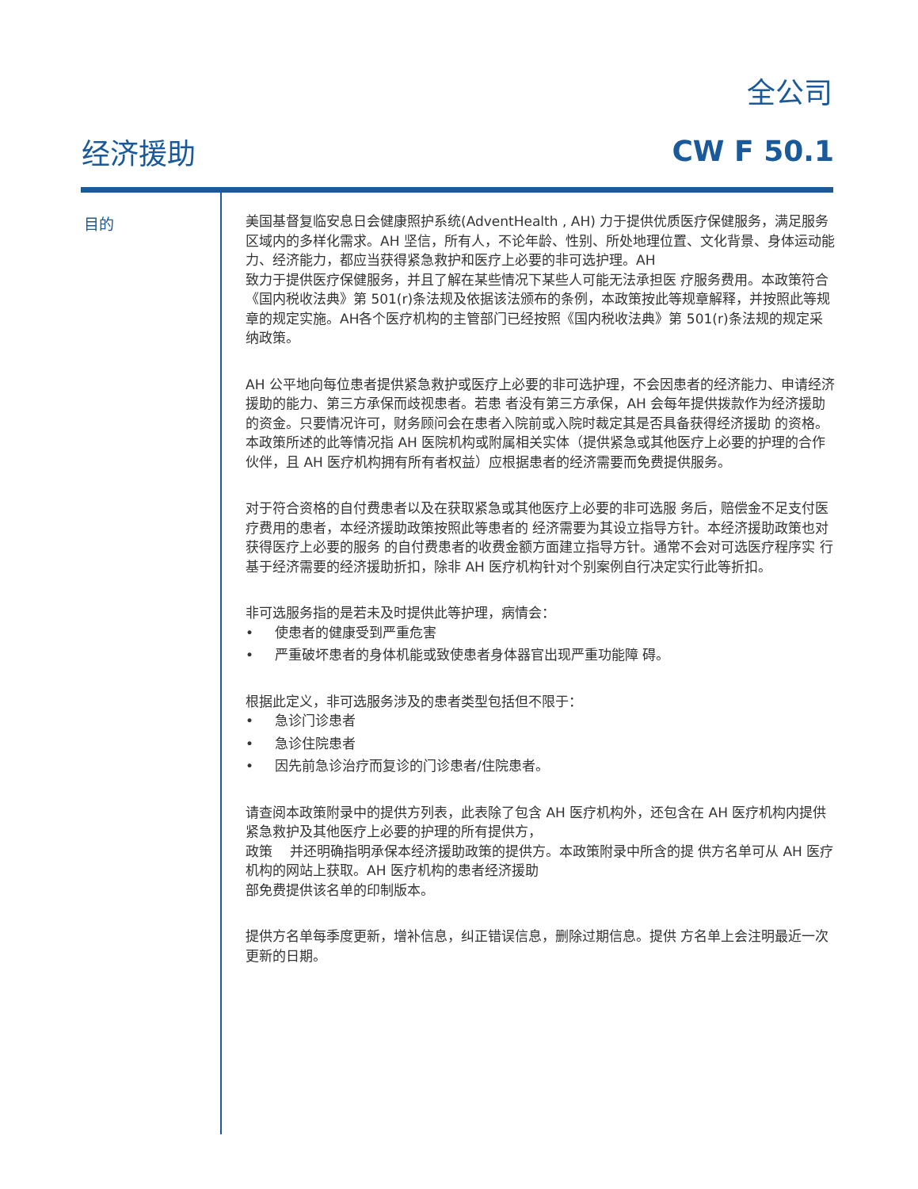全公司
经济援助 CW F 50.1
目的
美国基督复临安息日会健康照护系统(AdventHealth , AH) 力于提供优质医疗保健服务，满足服务区域内的多样化需求。AH 坚信，所有人，不论年龄、性别、所处地理位置、文化背景、身体运动能
力、经济能力，都应当获得紧急救护和医疗上必要的非可选护理。AH
致力于提供医疗保健服务，并且了解在某些情况下某些人可能无法承担医 疗服务费用。本政策符合《国内税收法典》第 501(r)条法规及依据该法颁布的条例，本政策按此等规章解释，并按照此等规章的规定实施。AH各个医疗机构的主管部门已经按照《国内税收法典》第 501(r)条法规的规定采纳政策。
AH 公平地向每位患者提供紧急救护或医疗上必要的非可选护理，不会因患者的经济能力、申请经济援助的能力、第三方承保而歧视患者。若患 者没有第三方承保，AH 会每年提供拨款作为经济援助的资金。只要情况许可，财务顾问会在患者入院前或入院时裁定其是否具备获得经济援助 的资格。本政策所述的此等情况指 AH 医院机构或附属相关实体（提供紧急或其他医疗上必要的护理的合作伙伴，且 AH 医疗机构拥有所有者权益）应根据患者的经济需要而免费提供服务。
对于符合资格的自付费患者以及在获取紧急或其他医疗上必要的非可选服 务后，赔偿金不足支付医疗费用的患者，本经济援助政策按照此等患者的 经济需要为其设立指导方针。本经济援助政策也对获得医疗上必要的服务 的自付费患者的收费金额方面建立指导方针。通常不会对可选医疗程序实 行基于经济需要的经济援助折扣，除非 AH 医疗机构针对个别案例自行决定实行此等折扣。
非可选服务指的是若未及时提供此等护理，病情会：
• 使患者的健康受到严重危害
• 严重破坏患者的身体机能或致使患者身体器官出现严重功能障 碍。
根据此定义，非可选服务涉及的患者类型包括但不限于：
• 急诊门诊患者
• 急诊住院患者
• 因先前急诊治疗而复诊的门诊患者/住院患者。
请查阅本政策附录中的提供方列表，此表除了包含 AH 医疗机构外，还包含在 AH 医疗机构内提供紧急救护及其他医疗上必要的护理的所有提供方，
政策 并还明确指明承保本经济援助政策的提供方。本政策附录中所含的提 供方名单可从 AH 医疗机构的网站上获取。AH 医疗机构的患者经济援助
部免费提供该名单的印制版本。
提供方名单每季度更新，增补信息，纠正错误信息，删除过期信息。提供 方名单上会注明最近一次更新的日期。